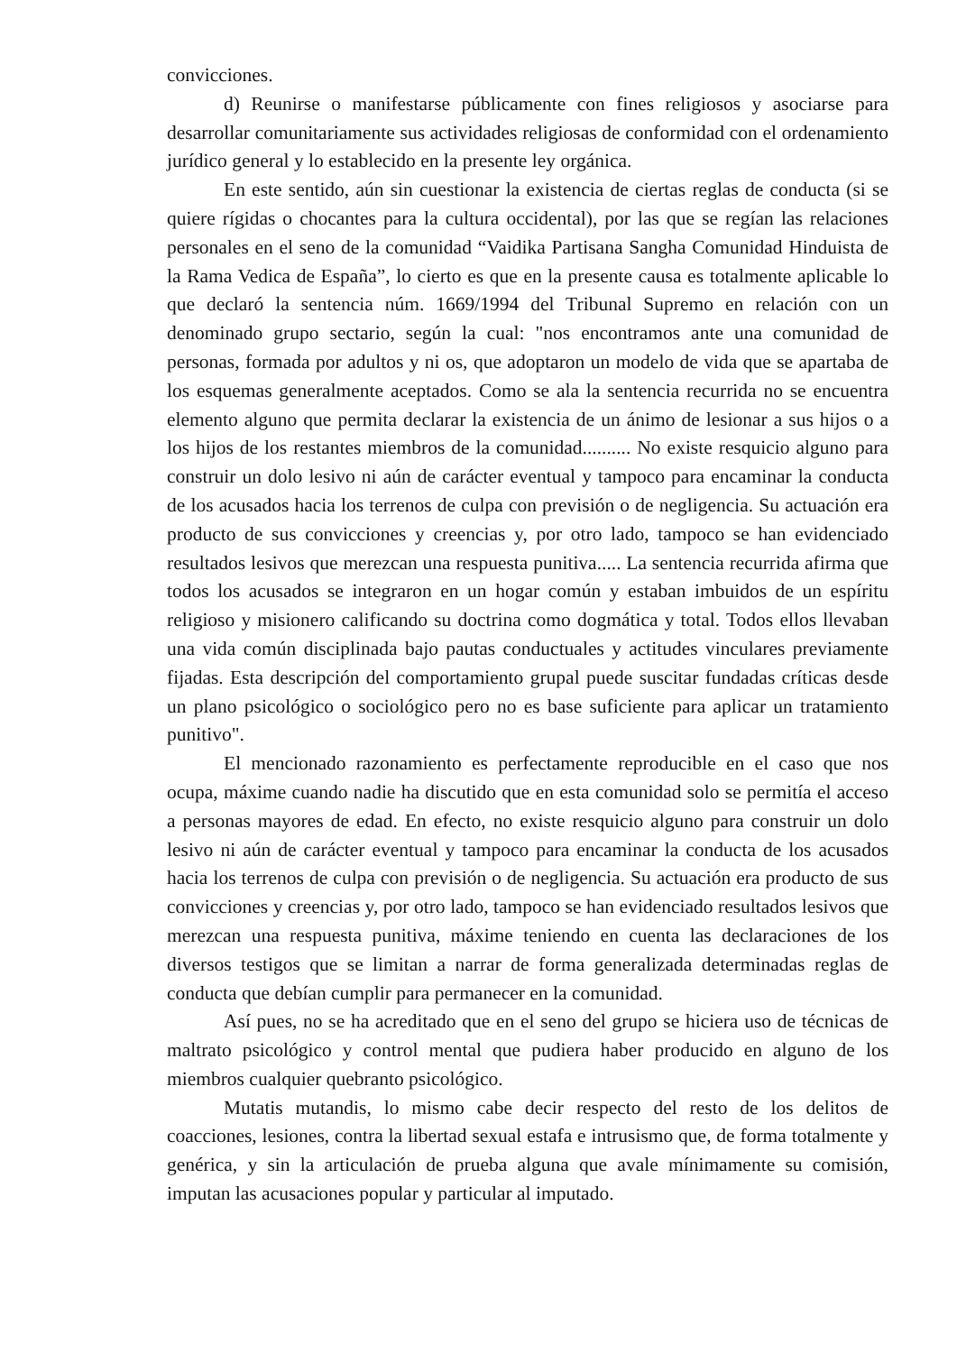convicciones.
d) Reunirse o manifestarse públicamente con fines religiosos y asociarse para desarrollar comunitariamente sus actividades religiosas de conformidad con el ordenamiento jurídico general y lo establecido en la presente ley orgánica.
En este sentido, aún sin cuestionar la existencia de ciertas reglas de conducta (si se quiere rígidas o chocantes para la cultura occidental), por las que se regían las relaciones personales en el seno de la comunidad “Vaidika Partisana Sangha Comunidad Hinduista de la Rama Vedica de España”, lo cierto es que en la presente causa es totalmente aplicable lo que declaró la sentencia núm. 1669/1994 del Tribunal Supremo en relación con un denominado grupo sectario, según la cual: "nos encontramos ante una comunidad de personas, formada por adultos y ni os, que adoptaron un modelo de vida que se apartaba de los esquemas generalmente aceptados. Como se ala la sentencia recurrida no se encuentra elemento alguno que permita declarar la existencia de un ánimo de lesionar a sus hijos o a los hijos de los restantes miembros de la comunidad.......... No existe resquicio alguno para construir un dolo lesivo ni aún de carácter eventual y tampoco para encaminar la conducta de los acusados hacia los terrenos de culpa con previsión o de negligencia. Su actuación era producto de sus convicciones y creencias y, por otro lado, tampoco se han evidenciado resultados lesivos que merezcan una respuesta punitiva..... La sentencia recurrida afirma que todos los acusados se integraron en un hogar común y estaban imbuidos de un espíritu religioso y misionero calificando su doctrina como dogmática y total. Todos ellos llevaban una vida común disciplinada bajo pautas conductuales y actitudes vinculares previamente fijadas. Esta descripción del comportamiento grupal puede suscitar fundadas críticas desde un plano psicológico o sociológico pero no es base suficiente para aplicar un tratamiento punitivo".
El mencionado razonamiento es perfectamente reproducible en el caso que nos ocupa, máxime cuando nadie ha discutido que en esta comunidad solo se permitía el acceso a personas mayores de edad. En efecto, no existe resquicio alguno para construir un dolo lesivo ni aún de carácter eventual y tampoco para encaminar la conducta de los acusados hacia los terrenos de culpa con previsión o de negligencia. Su actuación era producto de sus convicciones y creencias y, por otro lado, tampoco se han evidenciado resultados lesivos que merezcan una respuesta punitiva, máxime teniendo en cuenta las declaraciones de los diversos testigos que se limitan a narrar de forma generalizada determinadas reglas de conducta que debían cumplir para permanecer en la comunidad.
Así pues, no se ha acreditado que en el seno del grupo se hiciera uso de técnicas de maltrato psicológico y control mental que pudiera haber producido en alguno de los miembros cualquier quebranto psicológico.
Mutatis mutandis, lo mismo cabe decir respecto del resto de los delitos de coacciones, lesiones, contra la libertad sexual estafa e intrusismo que, de forma totalmente y genérica, y sin la articulación de prueba alguna que avale mínimamente su comisión, imputan las acusaciones popular y particular al imputado.